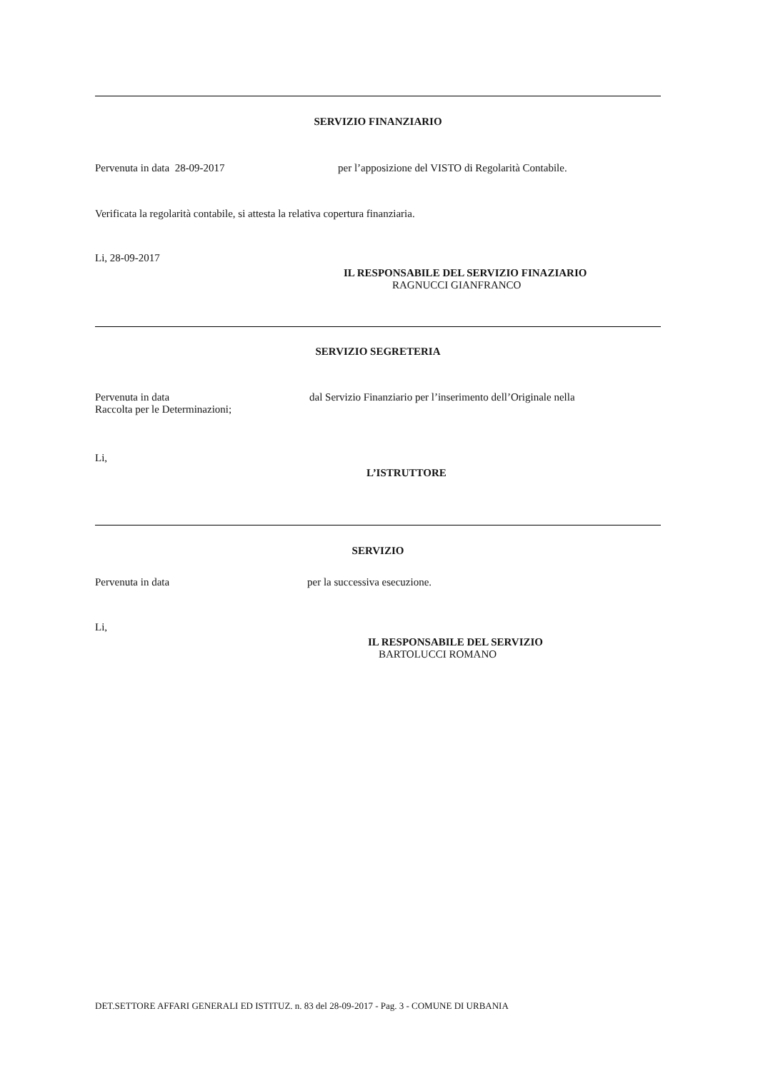SERVIZIO FINANZIARIO
Pervenuta in data 28-09-2017 per l’apposizione del VISTO di Regolarità Contabile.
Verificata la regolarità contabile, si attesta la relativa copertura finanziaria.
Li, 28-09-2017
IL RESPONSABILE DEL SERVIZIO FINAZIARIO
RAGNUCCI GIANFRANCO
SERVIZIO SEGRETERIA
Pervenuta in data dal Servizio Finanziario per l’inserimento dell’Originale nella
Raccolta per le Determinazioni;
Li,
L’ISTRUTTORE
SERVIZIO
Pervenuta in data per la successiva esecuzione.
Li,
IL RESPONSABILE DEL SERVIZIO
BARTOLUCCI ROMANO
DET.SETTORE AFFARI GENERALI ED ISTITUZ. n. 83 del 28-09-2017 - Pag. 3 - COMUNE DI URBANIA